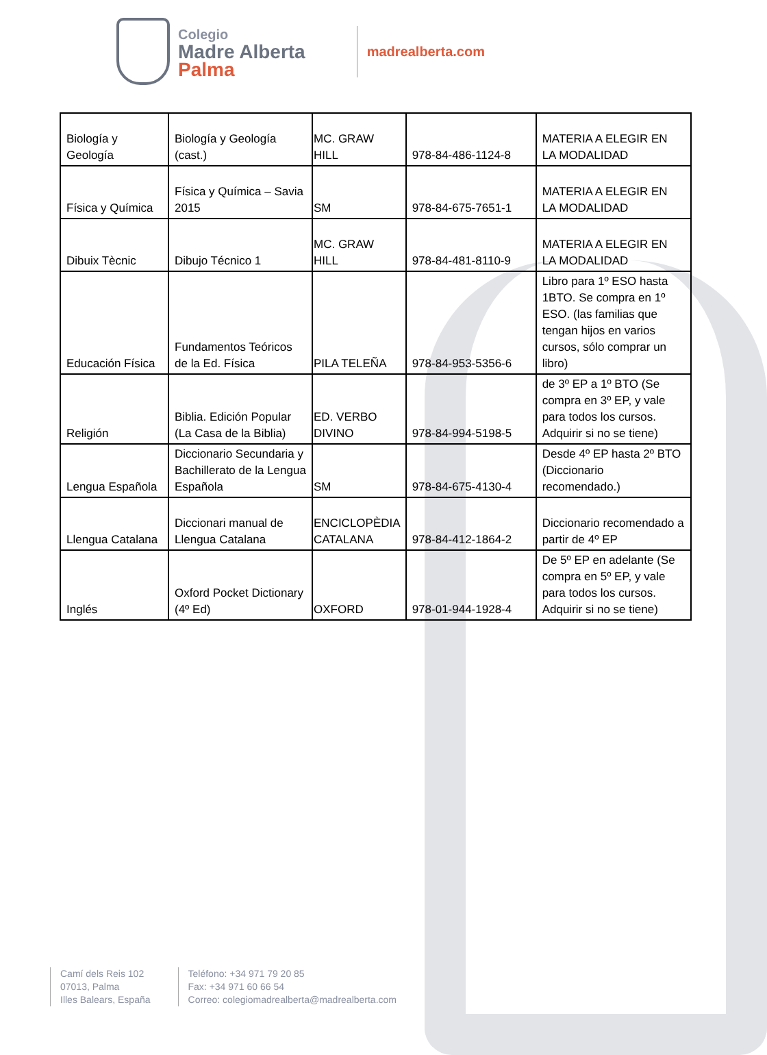Colegio
Madre Alberta
Palma
madrealberta.com
| Biología y Geología | Biología y Geología (cast.) | MC. GRAW HILL | 978-84-486-1124-8 | MATERIA A ELEGIR EN LA MODALIDAD |
| Física y Química | Física y Química – Savia 2015 | SM | 978-84-675-7651-1 | MATERIA A ELEGIR EN LA MODALIDAD |
| Dibuix Tècnic | Dibujo Técnico 1 | MC. GRAW HILL | 978-84-481-8110-9 | MATERIA A ELEGIR EN LA MODALIDAD |
| Educación Física | Fundamentos Teóricos de la Ed. Física | PILA TELEÑA | 978-84-953-5356-6 | Libro para 1º ESO hasta 1BTO. Se compra en 1º ESO. (las familias que tengan hijos en varios cursos, sólo comprar un libro) |
| Religión | Biblia. Edición Popular (La Casa de la Biblia) | ED. VERBO DIVINO | 978-84-994-5198-5 | de 3º EP a 1º BTO (Se compra en 3º EP, y vale para todos los cursos. Adquirir si no se tiene) |
| Lengua Española | Diccionario Secundaria y Bachillerato de la Lengua Española | SM | 978-84-675-4130-4 | Desde 4º EP hasta 2º BTO (Diccionario recomendado.) |
| Llengua Catalana | Diccionari manual de Llengua Catalana | ENCICLOPÈDIA CATALANA | 978-84-412-1864-2 | Diccionario recomendado a partir de 4º EP |
| Inglés | Oxford Pocket Dictionary (4º Ed) | OXFORD | 978-01-944-1928-4 | De 5º EP en adelante (Se compra en 5º EP, y vale para todos los cursos. Adquirir si no se tiene) |
Camí dels Reis 102
07013, Palma
Illes Balears, España
Teléfono: +34 971 79 20 85
Fax: +34 971 60 66 54
Correo: colegiomadrealberta@madrealberta.com